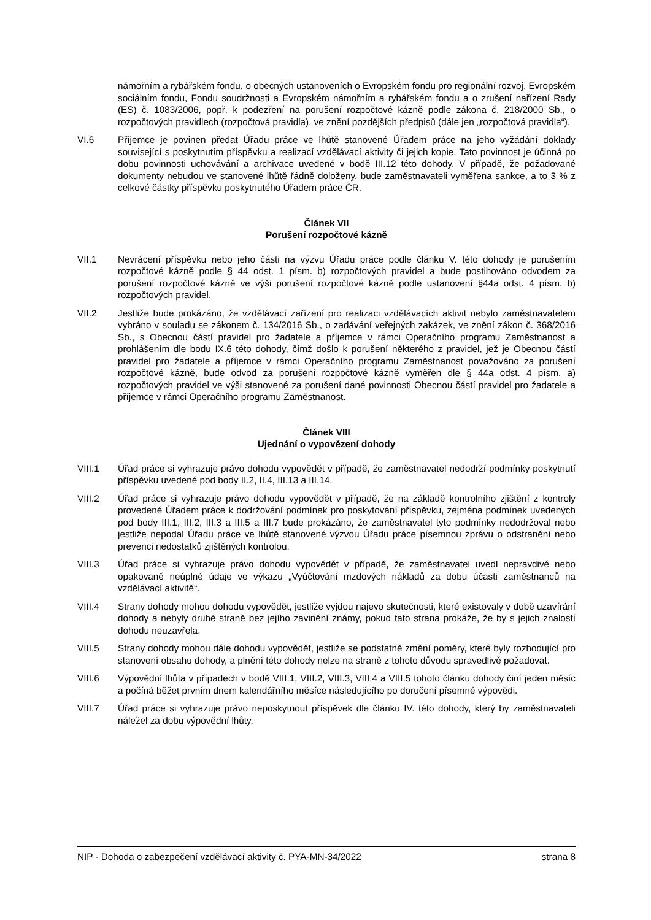námořním a rybářském fondu, o obecných ustanoveních o Evropském fondu pro regionální rozvoj, Evropském sociálním fondu, Fondu soudržnosti a Evropském námořním a rybářském fondu a o zrušení nařízení Rady (ES) č. 1083/2006, popř. k podezření na porušení rozpočtové kázně podle zákona č. 218/2000 Sb., o rozpočtových pravidlech (rozpočtová pravidla), ve znění pozdějších předpisů (dále jen „rozpočtová pravidla“).
VI.6 Příjemce je povinen předat Úřadu práce ve lhůtě stanovené Úřadem práce na jeho vyžádání doklady související s poskytnutím příspěvku a realizací vzdělávací aktivity či jejich kopie. Tato povinnost je účinná po dobu povinnosti uchovávání a archivace uvedené v bodě III.12 této dohody. V případě, že požadované dokumenty nebudou ve stanovené lhůtě řádně doloženy, bude zaměstnavateli vyměřena sankce, a to 3 % z celkové částky příspěvku poskytnutého Úřadem práce ČR.
Článek VII
Porušení rozpočtové kázně
VII.1 Nevrácení příspěvku nebo jeho části na výzvu Úřadu práce podle článku V. této dohody je porušením rozpočtové kázně podle § 44 odst. 1 písm. b) rozpočtových pravidel a bude postihováno odvodem za porušení rozpočtové kázně ve výši porušení rozpočtové kázně podle ustanovení §44a odst. 4 písm. b) rozpočtových pravidel.
VII.2 Jestliže bude prokázáno, že vzdělávací zařízení pro realizaci vzdělávacích aktivit nebylo zaměstnavatelem vybráno v souladu se zákonem č. 134/2016 Sb., o zadávání veřejných zakázek, ve znění zákon č. 368/2016 Sb., s Obecnou částí pravidel pro žadatele a příjemce v rámci Operačního programu Zaměstnanost a prohlášením dle bodu IX.6 této dohody, čímž došlo k porušení některého z pravidel, jež je Obecnou částí pravidel pro žadatele a příjemce v rámci Operačního programu Zaměstnanost považováno za porušení rozpočtové kázně, bude odvod za porušení rozpočtové kázně vyměřen dle § 44a odst. 4 písm. a) rozpočtových pravidel ve výši stanovené za porušení dané povinnosti Obecnou částí pravidel pro žadatele a příjemce v rámci Operačního programu Zaměstnanost.
Článek VIII
Ujednání o vypovězení dohody
VIII.1 Úřad práce si vyhrazuje právo dohodu vypovědět v případě, že zaměstnavatel nedodrží podmínky poskytnutí příspěvku uvedené pod body II.2, II.4, III.13 a III.14.
VIII.2 Úřad práce si vyhrazuje právo dohodu vypovědět v případě, že na základě kontrolního zjištění z kontroly provedené Úřadem práce k dodržování podmínek pro poskytování příspěvku, zejména podmínek uvedených pod body III.1, III.2, III.3 a III.5 a III.7 bude prokázáno, že zaměstnavatel tyto podmínky nedodržoval nebo jestliže nepodal Úřadu práce ve lhůtě stanovené výzvou Úřadu práce písemnou zprávu o odstranění nebo prevenci nedostatků zjištěných kontrolou.
VIII.3 Úřad práce si vyhrazuje právo dohodu vypovědět v případě, že zaměstnavatel uvedl nepravdivé nebo opakovaně neúplné údaje ve výkazu „Vyúčtování mzdových nákladů za dobu účasti zaměstnanců na vzdělávací aktivitě“.
VIII.4 Strany dohody mohou dohodu vypovědět, jestliže vyjdou najevo skutečnosti, které existovaly v době uzavírání dohody a nebyly druhé straně bez jejího zavinění známy, pokud tato strana prokáže, že by s jejich znalostí dohodu neuzavřela.
VIII.5 Strany dohody mohou dále dohodu vypovědět, jestliže se podstatně změní poměry, které byly rozhodující pro stanovení obsahu dohody, a plnění této dohody nelze na straně z tohoto důvodu spravedlivě požadovat.
VIII.6 Výpovědní lhůta v případech v bodě VIII.1, VIII.2, VIII.3, VIII.4 a VIII.5 tohoto článku dohody činí jeden měsíc a počíná běžet prvním dnem kalendářního měsíce následujícího po doručení písemné výpovědi.
VIII.7 Úřad práce si vyhrazuje právo neposkytnout příspěvek dle článku IV. této dohody, který by zaměstnavateli náležel za dobu výpovědní lhůty.
NIP - Dohoda o zabezpečení vzdělávací aktivity č. PYA-MN-34/2022 strana 8